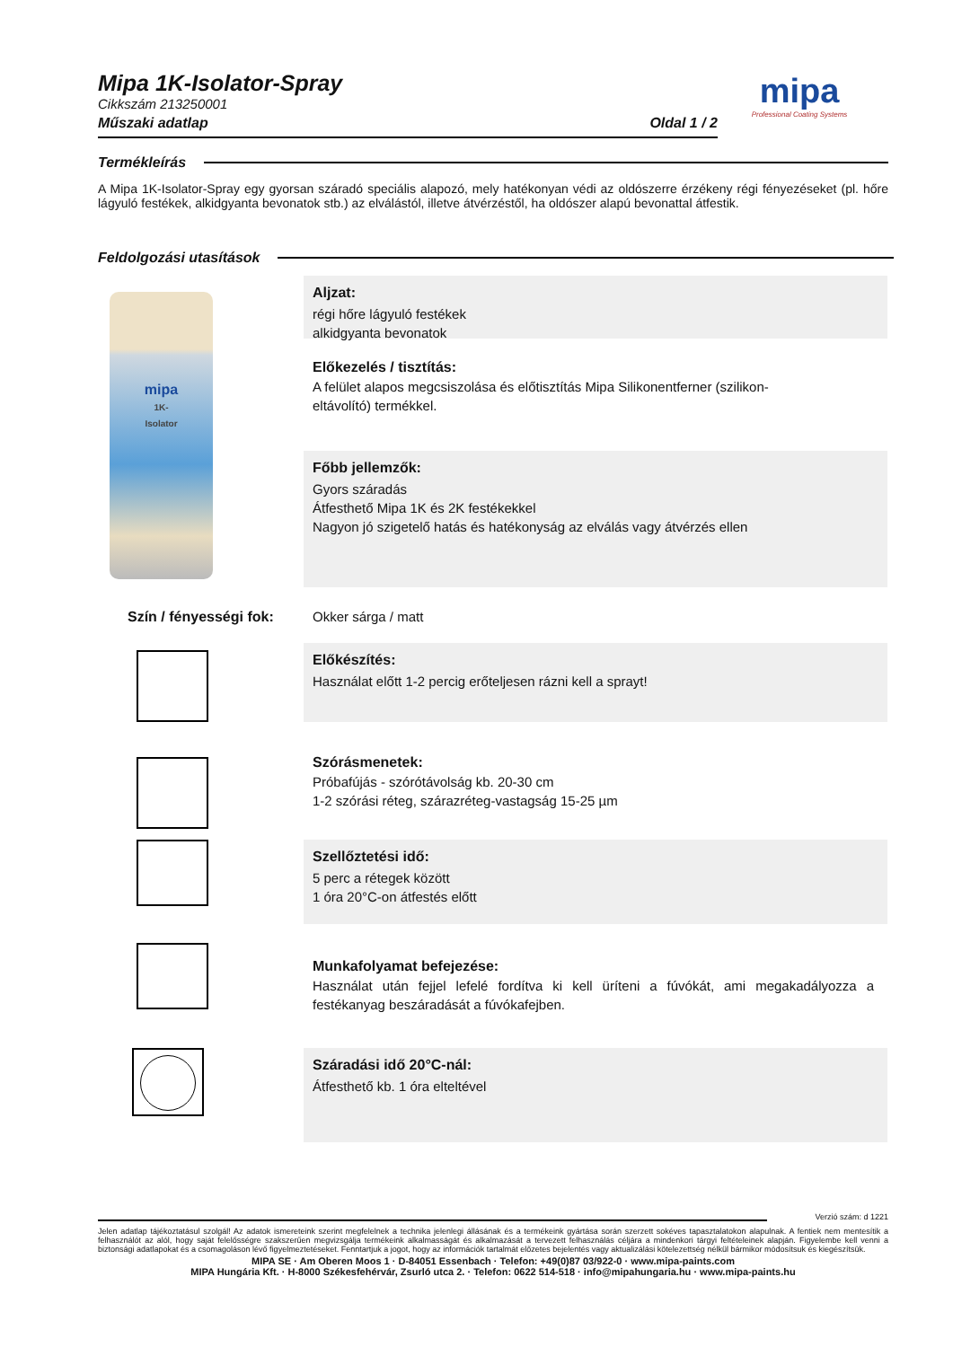Mipa 1K-Isolator-Spray
Cikkszám 213250001
Műszaki adatlap Oldal 1 / 2
mipa
Professional Coating Systems
Termékleírás
A Mipa 1K-Isolator-Spray egy gyorsan száradó speciális alapozó, mely hatékonyan védi az oldószerre érzékeny régi fényezéseket (pl. hőre lágyuló festékek, alkidgyanta bevonatok stb.) az elválástól, illetve átvérzéstől, ha oldószer alapú bevonattal átfestik.
Feldolgozási utasítások
mipa
1K-
Isolator
Aljzat:
régi hőre lágyuló festékek
alkidgyanta bevonatok
Előkezelés / tisztítás:
A felület alapos megcsiszolása és előtisztítás Mipa Silikonentferner (szilikon-eltávolító) termékkel.
Főbb jellemzők:
Gyors száradás
Átfesthető Mipa 1K és 2K festékekkel
Nagyon jó szigetelő hatás és hatékonyság az elválás vagy átvérzés ellen
Szín / fényességi fok: Okker sárga / matt
Előkészítés:
Használat előtt 1-2 percig erőteljesen rázni kell a sprayt!
Szórásmenetek:
Próbafújás - szórótávolság kb. 20-30 cm
1-2 szórási réteg, szárazréteg-vastagság 15-25 µm
Szellőztetési idő:
5 perc a rétegek között
1 óra 20°C-on átfestés előtt
Munkafolyamat befejezése:
Használat után fejjel lefelé fordítva ki kell üríteni a fúvókát, ami megakadályozza a festékanyag beszáradását a fúvókafejben.
Száradási idő 20°C-nál:
Átfesthető kb. 1 óra elteltével
Verzió szám: d 1221
Jelen adatlap tájékoztatásul szolgál! Az adatok ismereteink szerint megfelelnek a technika jelenlegi állásának és a termékeink gyártása során szerzett sokéves tapasztalatokon alapulnak. A fentiek nem mentesítik a felhasználót az alól, hogy saját felelősségre szakszerűen megvizsgálja termékeink alkalmasságát és alkalmazását a tervezett felhasználás céljára a mindenkori tárgyi feltételeinek alapján. Figyelembe kell venni a biztonsági adatlapokat és a csomagoláson lévő figyelmeztetéseket. Fenntartjuk a jogot, hogy az információk tartalmát előzetes bejelentés vagy aktualizálási kötelezettség nélkül bármikor módosítsuk és kiegészítsük.
MIPA SE · Am Oberen Moos 1 · D-84051 Essenbach · Telefon: +49(0)87 03/922-0 · www.mipa-paints.com
MIPA Hungária Kft. · H-8000 Székesfehérvár, Zsurló utca 2. · Telefon: 0622 514-518 · info@mipahungaria.hu · www.mipa-paints.hu